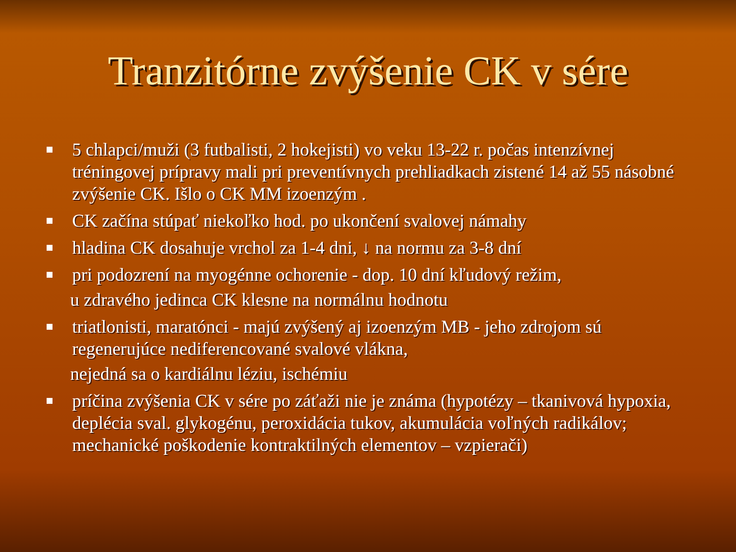Tranzitórne zvýšenie CK v sére
5 chlapci/muži (3 futbalisti, 2 hokejisti) vo veku 13-22 r. počas intenzívnej tréningovej prípravy mali pri preventívnych prehliadkach zistené 14 až 55 násobné zvýšenie CK. Išlo o CK MM izoenzým .
CK začína stúpať niekoľko hod. po ukončení svalovej námahy
hladina CK dosahuje vrchol za 1-4 dni, ↓ na normu za 3-8 dní
pri podozrení na myogénne ochorenie - dop. 10 dní kľudový režim,
u zdravého jedinca CK klesne na normálnu hodnotu
triatlonisti, maratónci - majú zvýšený aj izoenzým MB - jeho zdrojom sú regenerujúce nediferencované svalové vlákna,
nejedná sa o kardiálnu léziu, ischémiu
príčina zvýšenia CK v sére po záťaži nie je známa (hypotézy – tkanivová hypoxia, deplécia sval. glykogénu, peroxidácia tukov, akumulácia voľných radikálov; mechanické poškodenie kontraktilných elementov – vzpierači)